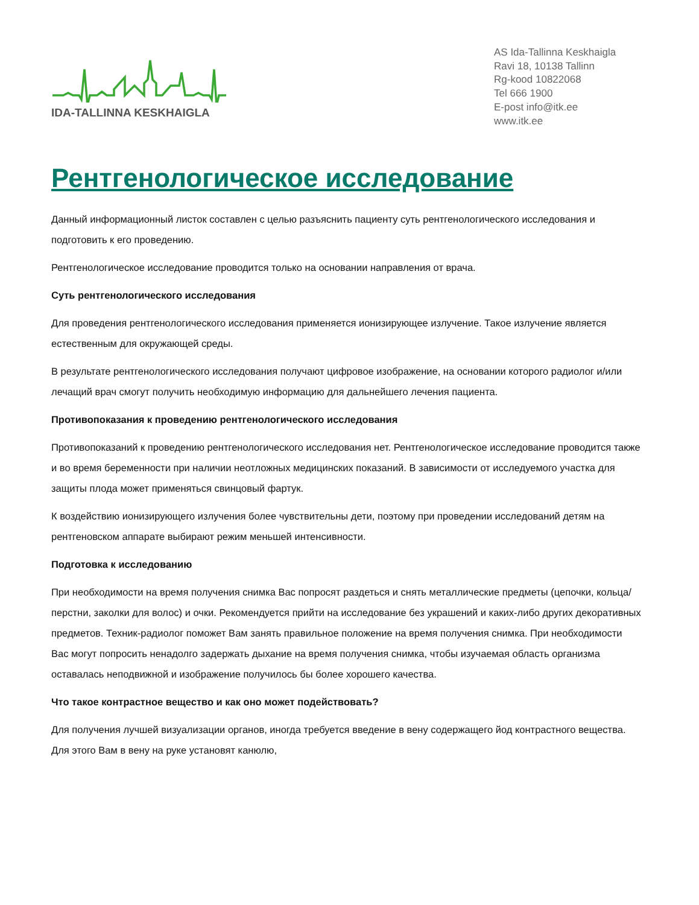IDA-TALLINNA KESKHAIGLA
AS Ida-Tallinna Keskhaigla
Ravi 18, 10138 Tallinn
Rg-kood 10822068
Tel 666 1900
E-post info@itk.ee
www.itk.ee
Рентгенологическое исследование
Данный информационный листок составлен с целью разъяснить пациенту суть рентгенологического исследования и подготовить к его проведению.
Рентгенологическое исследование проводится только на основании направления от врача.
Суть рентгенологического исследования
Для проведения рентгенологического исследования применяется ионизирующее излучение. Такое излучение является естественным для окружающей среды.
В результате рентгенологического исследования получают цифровое изображение, на основании которого радиолог и/или лечащий врач смогут получить необходимую информацию для дальнейшего лечения пациента.
Противопоказания к проведению рентгенологического исследования
Противопоказаний к проведению рентгенологического исследования нет. Рентгенологическое исследование проводится также и во время беременности при наличии неотложных медицинских показаний. В зависимости от исследуемого участка для защиты плода может применяться свинцовый фартук.
К воздействию ионизирующего излучения более чувствительны дети, поэтому при проведении исследований детям на рентгеновском аппарате выбирают режим меньшей интенсивности.
Подготовка к исследованию
При необходимости на время получения снимка Вас попросят раздеться и снять металлические предметы (цепочки, кольца/перстни, заколки для волос) и очки. Рекомендуется прийти на исследование без украшений и каких-либо других декоративных предметов. Техник-радиолог поможет Вам занять правильное положение на время получения снимка. При необходимости Вас могут попросить ненадолго задержать дыхание на время получения снимка, чтобы изучаемая область организма оставалась неподвижной и изображение получилось бы более хорошего качества.
Что такое контрастное вещество и как оно может подействовать?
Для получения лучшей визуализации органов, иногда требуется введение в вену содержащего йод контрастного вещества. Для этого Вам в вену на руке установят канюлю,